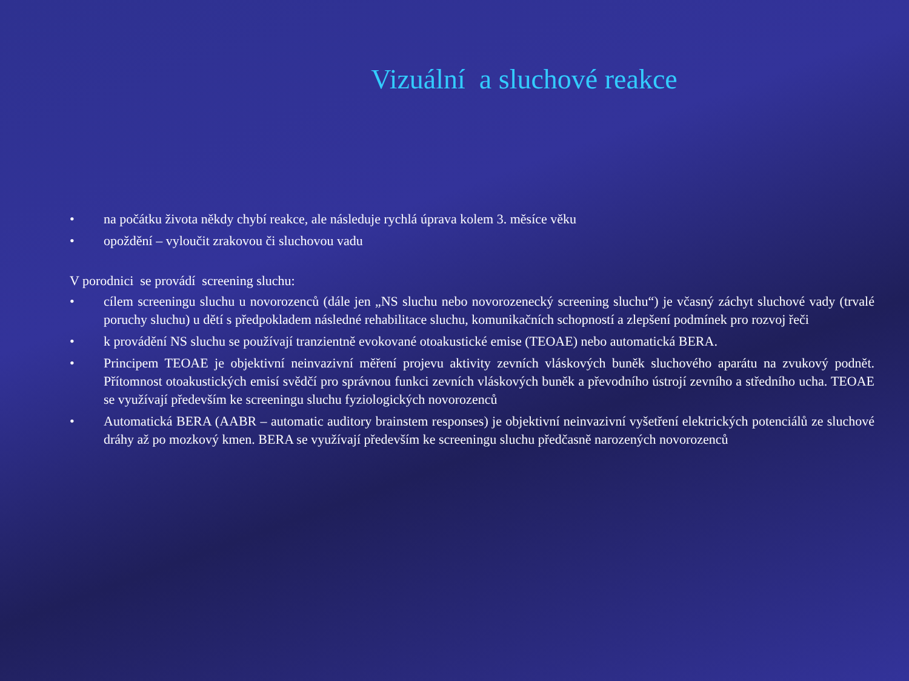Vizuální a sluchové reakce
• na počátku života někdy chybí reakce, ale následuje rychlá úprava kolem 3. měsíce věku
• opoždění – vyloučit zrakovou či sluchovou vadu
V porodnici se provádí screening sluchu:
• cílem screeningu sluchu u novorozenců (dále jen „NS sluchu nebo novorozenecký screening sluchu“) je včasný záchyt sluchové vady (trvalé poruchy sluchu) u dětí s předpokladem následné rehabilitace sluchu, komunikačních schopností a zlepšení podmínek pro rozvoj řeči
• k provádění NS sluchu se používají tranzientně evokované otoakustické emise (TEOAE) nebo automatická BERA.
• Principem TEOAE je objektivní neinvazivní měření projevu aktivity zevních vláskových buněk sluchového aparátu na zvukový podnět. Přítomnost otoakustických emisí svědčí pro správnou funkci zevních vláskových buněk a převodního ústrojí zevního a středního ucha. TEOAE se využívají především ke screeningu sluchu fyziologických novorozenců
• Automatická BERA (AABR – automatic auditory brainstem responses) je objektivní neinvazivní vyšetření elektrických potenciálů ze sluchové dráhy až po mozkový kmen. BERA se využívají především ke screeningu sluchu předčasně narozených novorozenců